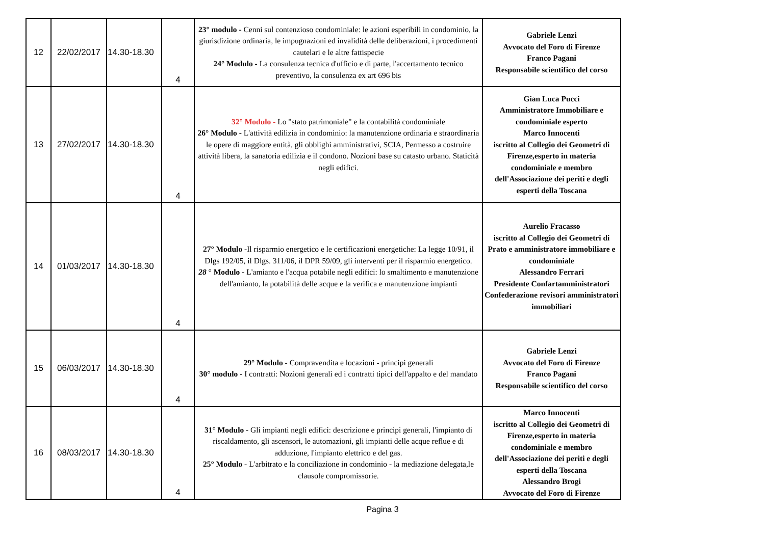| 12 | 22/02/2017 | 14.30-18.30 | 4 | 23° modulo - Cenni sul contenzioso condominiale: le azioni esperibili in condominio, la giurisdizione ordinaria, le impugnazioni ed invalidità delle deliberazioni, i procedimenti cautelari e le altre fattispecie 24° Modulo - La consulenza tecnica d'ufficio e di parte, l'accertamento tecnico preventivo, la consulenza ex art 696 bis | Gabriele Lenzi Avvocato del Foro di Firenze Franco Pagani Responsabile scientifico del corso |
| 13 | 27/02/2017 | 14.30-18.30 | 4 | 32° Modulo - Lo "stato patrimoniale" e la contabilità condominiale 26° Modulo - L'attività edilizia in condominio: la manutenzione ordinaria e straordinaria le opere di maggiore entità, gli obblighi amministrativi, SCIA, Permesso a costruire attività libera, la sanatoria edilizia e il condono. Nozioni base su catasto urbano. Staticità negli edifici. | Gian Luca Pucci Amministratore Immobiliare e condominiale esperto Marco Innocenti iscritto al Collegio dei Geometri di Firenze,esperto in materia condominiale e membro dell'Associazione dei periti e degli esperti della Toscana |
| 14 | 01/03/2017 | 14.30-18.30 | 4 | 27° Modulo - Il risparmio energetico e le certificazioni energetiche: La legge 10/91, il Dlgs 192/05, il Dlgs. 311/06, il DPR 59/09, gli interventi per il risparmio energetico. 28 ° Modulo - L'amianto e l'acqua potabile negli edifici: lo smaltimento e manutenzione dell'amianto, la potabilità delle acque e la verifica e manutenzione impianti | Aurelio Fracasso iscritto al Collegio dei Geometri di Prato e amministratore immobiliare e condominiale Alessandro Ferrari Presidente Confartamministratori Confederazione revisori amministratori immobiliari |
| 15 | 06/03/2017 | 14.30-18.30 | 4 | 29° Modulo - Compravendita e locazioni - principi generali 30° modulo - I contratti: Nozioni generali ed i contratti tipici dell'appalto e del mandato | Gabriele Lenzi Avvocato del Foro di Firenze Franco Pagani Responsabile scientifico del corso |
| 16 | 08/03/2017 | 14.30-18.30 | 4 | 31° Modulo - Gli impianti negli edifici: descrizione e principi generali, l'impianto di riscaldamento, gli ascensori, le automazioni, gli impianti delle acque reflue e di adduzione, l'impianto elettrico e del gas. 25° Modulo - L'arbitrato e la conciliazione in condominio - la mediazione delegata,le clausole compromissorie. | Marco Innocenti iscritto al Collegio dei Geometri di Firenze,esperto in materia condominiale e membro dell'Associazione dei periti e degli esperti della Toscana Alessandro Brogi Avvocato del Foro di Firenze |
Pagina 3